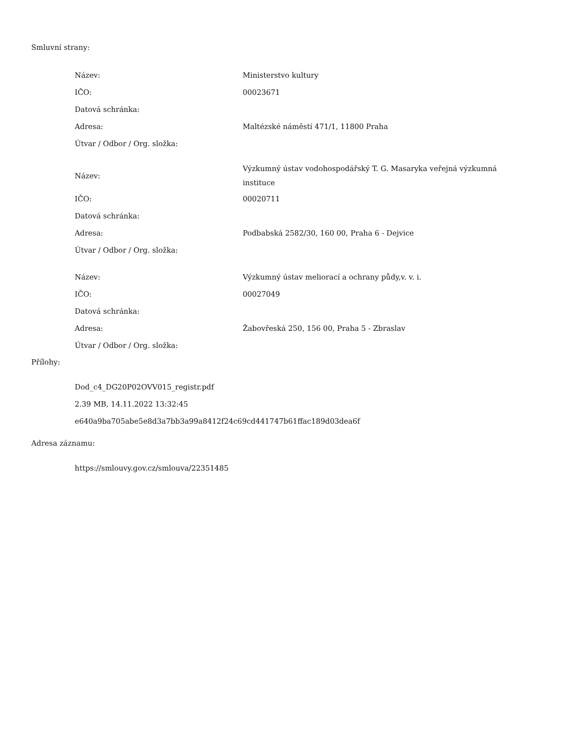Smluvní strany:
| Název: | Ministerstvo kultury |
| IČO: | 00023671 |
| Datová schránka: | |
| Adresa: | Maltézské náměstí 471/1, 11800 Praha |
| Útvar / Odbor / Org. složka: | |
| Název: | Výzkumný ústav vodohospodářský T. G. Masaryka veřejná výzkumná instituce |
| IČO: | 00020711 |
| Datová schránka: | |
| Adresa: | Podbabská 2582/30, 160 00, Praha 6 - Dejvice |
| Útvar / Odbor / Org. složka: | |
| Název: | Výzkumný ústav meliorací a ochrany půdy,v. v. i. |
| IČO: | 00027049 |
| Datová schránka: | |
| Adresa: | Žabovřeská 250, 156 00, Praha 5 - Zbraslav |
| Útvar / Odbor / Org. složka: | |
Přílohy:
Dod_c4_DG20P02OVV015_registr.pdf
2.39 MB, 14.11.2022 13:32:45
e640a9ba705abe5e8d3a7bb3a99a8412f24c69cd441747b61ffac189d03dea6f
Adresa záznamu:
https://smlouvy.gov.cz/smlouva/22351485